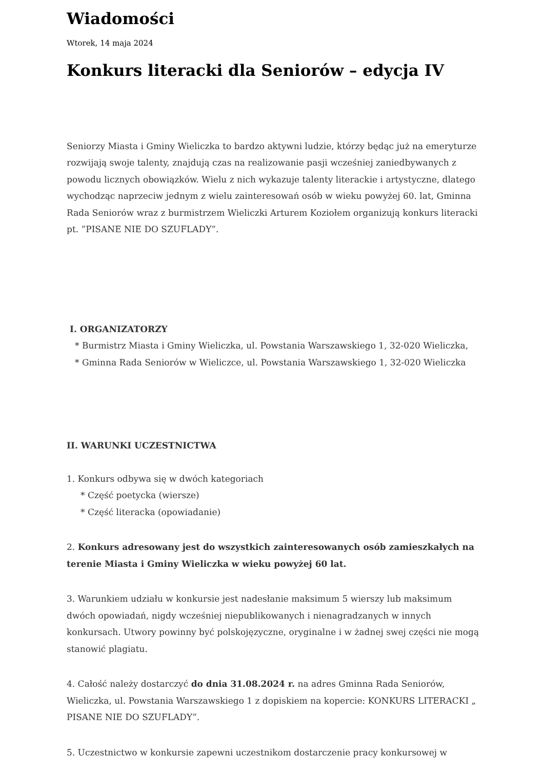Wiadomości
Wtorek, 14 maja 2024
Konkurs literacki dla Seniorów – edycja IV
Seniorzy Miasta i Gminy Wieliczka to bardzo aktywni ludzie, którzy będąc już na emeryturze rozwijają swoje talenty, znajdują czas na realizowanie pasji wcześniej zaniedbywanych z powodu licznych obowiązków. Wielu z nich wykazuje talenty literackie i artystyczne, dlatego wychodząc naprzeciw jednym z wielu zainteresowań osób w wieku powyżej 60. lat, Gminna Rada Seniorów wraz z burmistrzem Wieliczki Arturem Koziołem organizują konkurs literacki pt. ”PISANE NIE DO SZUFLADY”.
I. ORGANIZATORZY
* Burmistrz Miasta i Gminy Wieliczka, ul. Powstania Warszawskiego 1, 32-020 Wieliczka,
* Gminna Rada Seniorów w Wieliczce, ul. Powstania Warszawskiego 1, 32-020 Wieliczka
II. WARUNKI UCZESTNICTWA
1. Konkurs odbywa się w dwóch kategoriach
* Część poetycka (wiersze)
* Część literacka (opowiadanie)
2. Konkurs adresowany jest do wszystkich zainteresowanych osób zamieszkałych na terenie Miasta i Gminy Wieliczka w wieku powyżej 60 lat.
3. Warunkiem udziału w konkursie jest nadesłanie maksimum 5 wierszy lub maksimum dwóch opowiadań, nigdy wcześniej niepublikowanych i nienagradzanych w innych konkursach. Utwory powinny być polskojęzyczne, oryginalne i w żadnej swej części nie mogą stanowić plagiatu.
4. Całość należy dostarczyć do dnia 31.08.2024 r. na adres Gminna Rada Seniorów, Wieliczka, ul. Powstania Warszawskiego 1 z dopiskiem na kopercie: KONKURS LITERACKI „ PISANE NIE DO SZUFLADY”.
5. Uczestnictwo w konkursie zapewni uczestnikom dostarczenie pracy konkursowej w